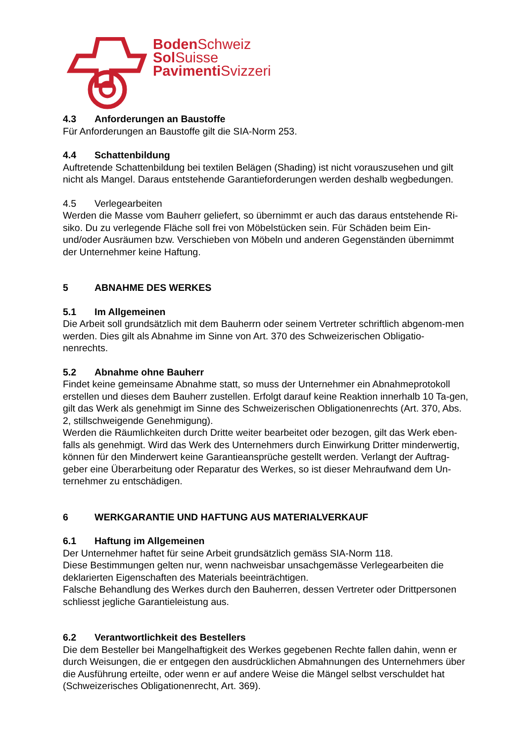Boden Schweiz
Sol Suisse
Pavimenti Svizzeri
4.3 Anforderungen an Baustoffe
Für Anforderungen an Baustoffe gilt die SIA-Norm 253.
4.4 Schattenbildung
Auftretende Schattenbildung bei textilen Belägen (Shading) ist nicht vorauszusehen und gilt nicht als Mangel. Daraus entstehende Garantieforderungen werden deshalb wegbedungen.
4.5 Verlegearbeiten
Werden die Masse vom Bauherr geliefert, so übernimmt er auch das daraus entstehende Ri-siko. Du zu verlegende Fläche soll frei von Möbelstücken sein. Für Schäden beim Ein- und/oder Ausräumen bzw. Verschieben von Möbeln und anderen Gegenständen übernimmt der Unternehmer keine Haftung.
5 ABNAHME DES WERKES
5.1 Im Allgemeinen
Die Arbeit soll grundsätzlich mit dem Bauherrn oder seinem Vertreter schriftlich abgenom-men werden. Dies gilt als Abnahme im Sinne von Art. 370 des Schweizerischen Obligatio-nenrechts.
5.2 Abnahme ohne Bauherr
Findet keine gemeinsame Abnahme statt, so muss der Unternehmer ein Abnahmeprotokoll erstellen und dieses dem Bauherr zustellen. Erfolgt darauf keine Reaktion innerhalb 10 Ta-gen, gilt das Werk als genehmigt im Sinne des Schweizerischen Obligationenrechts (Art. 370, Abs. 2, stillschweigende Genehmigung).
Werden die Räumlichkeiten durch Dritte weiter bearbeitet oder bezogen, gilt das Werk eben-falls als genehmigt. Wird das Werk des Unternehmers durch Einwirkung Dritter minderwertig, können für den Minderwert keine Garantieansprüche gestellt werden. Verlangt der Auftrag-geber eine Überarbeitung oder Reparatur des Werkes, so ist dieser Mehraufwand dem Un-ternehmer zu entschädigen.
6 WERKGARANTIE UND HAFTUNG AUS MATERIALVERKAUF
6.1 Haftung im Allgemeinen
Der Unternehmer haftet für seine Arbeit grundsätzlich gemäss SIA-Norm 118.
Diese Bestimmungen gelten nur, wenn nachweisbar unsachgemässe Verlegearbeiten die deklarierten Eigenschaften des Materials beeinträchtigen.
Falsche Behandlung des Werkes durch den Bauherren, dessen Vertreter oder Drittpersonen schliesst jegliche Garantieleistung aus.
6.2 Verantwortlichkeit des Bestellers
Die dem Besteller bei Mangelhaftigkeit des Werkes gegebenen Rechte fallen dahin, wenn er durch Weisungen, die er entgegen den ausdrücklichen Abmahnungen des Unternehmers über die Ausführung erteilte, oder wenn er auf andere Weise die Mängel selbst verschuldet hat (Schweizerisches Obligationenrecht, Art. 369).